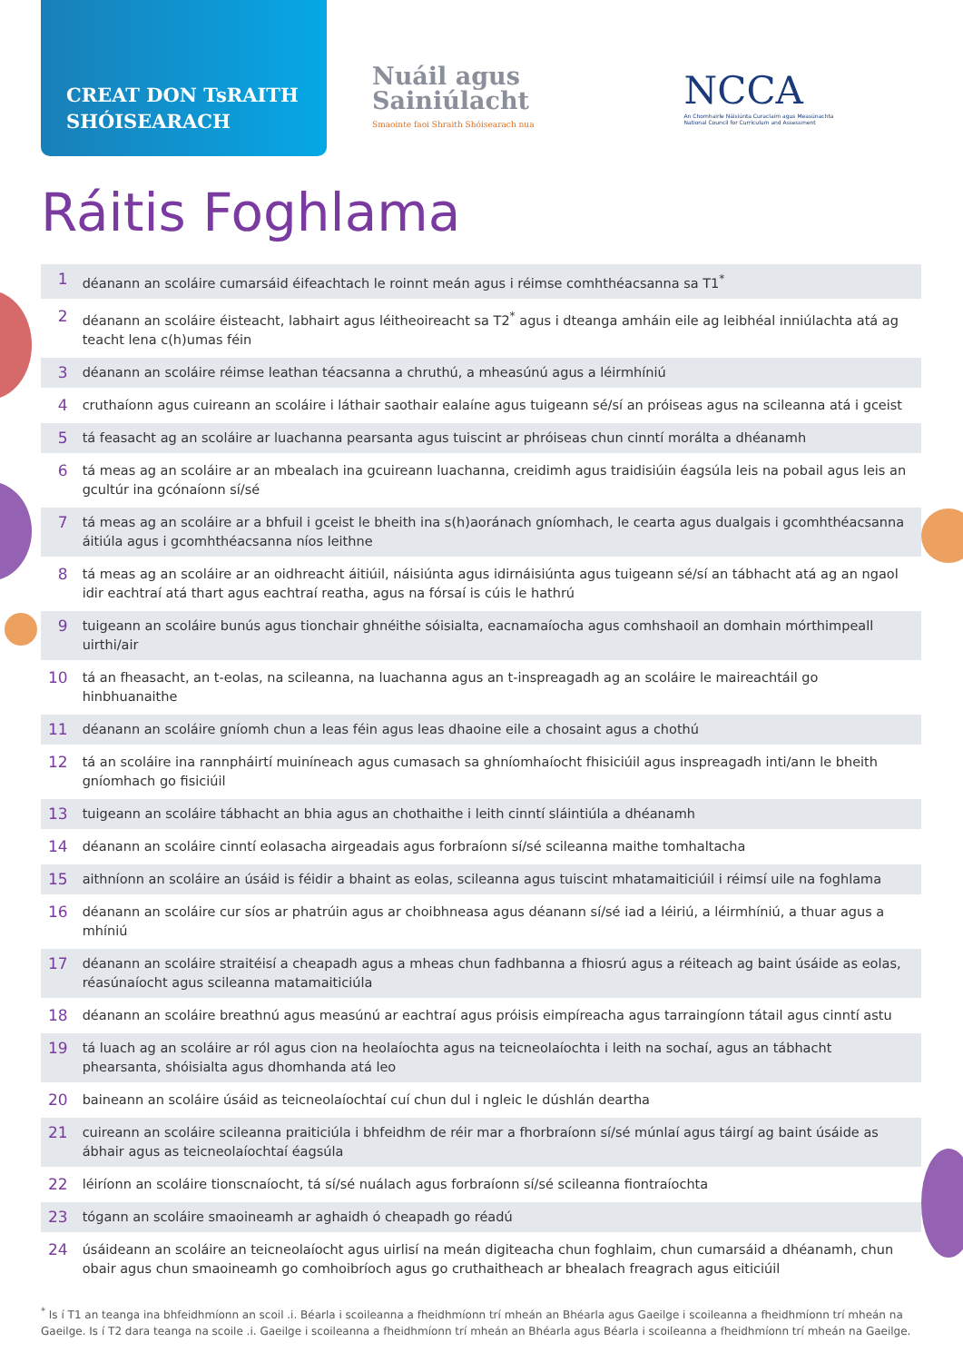CREAT DON TsRAITH
SHÓISEARACH
Nuáil agus
Sainiúlacht
Smaointe faoi Shraith Shóisearach nua
NCCA
An Chomhairle Náisiúnta Curaclaim agus Measúnachta
National Council for Curriculum and Assessment
Ráitis Foghlama
| 1 | déanann an scoláire cumarsáid éifeachtach le roinnt meán agus i réimse comhthéacsanna sa T1<sup>*</sup> |
| 2 | déanann an scoláire éisteacht, labhairt agus léitheoireacht sa T2<sup>*</sup> agus i dteanga amháin eile ag leibhéal inniúlachta atá ag teacht lena c(h)umas féin |
| 3 | déanann an scoláire réimse leathan téacsanna a chruthú, a mheasúnú agus a léirmhíniú |
| 4 | cruthaíonn agus cuireann an scoláire i láthair saothair ealaíne agus tuigeann sé/sí an próiseas agus na scileanna atá i gceist |
| 5 | tá feasacht ag an scoláire ar luachanna pearsanta agus tuiscint ar phróiseas chun cinntí morálta a dhéanamh |
| 6 | tá meas ag an scoláire ar an mbealach ina gcuireann luachanna, creidimh agus traidisiúin éagsúla leis na pobail agus leis an gcultúr ina gcónaíonn sí/sé |
| 7 | tá meas ag an scoláire ar a bhfuil i gceist le bheith ina s(h)aoránach gníomhach, le cearta agus dualgais i gcomhthéacsanna áitiúla agus i gcomhthéacsanna níos leithne |
| 8 | tá meas ag an scoláire ar an oidhreacht áitiúil, náisiúnta agus idirnáisiúnta agus tuigeann sé/sí an tábhacht atá ag an ngaol idir eachtraí atá thart agus eachtraí reatha, agus na fórsaí is cúis le hathrú |
| 9 | tuigeann an scoláire bunús agus tionchair ghnéithe sóisialta, eacnamaíocha agus comhshaoil an domhain mórthimpeall uirthi/air |
| 10 | tá an fheasacht, an t-eolas, na scileanna, na luachanna agus an t-inspreagadh ag an scoláire le maireachtáil go hinbhuanaithe |
| 11 | déanann an scoláire gníomh chun a leas féin agus leas dhaoine eile a chosaint agus a chothú |
| 12 | tá an scoláire ina rannpháirtí muiníneach agus cumasach sa ghníomhaíocht fhisiciúil agus inspreagadh inti/ann le bheith gníomhach go fisiciúil |
| 13 | tuigeann an scoláire tábhacht an bhia agus an chothaithe i leith cinntí sláintiúla a dhéanamh |
| 14 | déanann an scoláire cinntí eolasacha airgeadais agus forbraíonn sí/sé scileanna maithe tomhaltacha |
| 15 | aithníonn an scoláire an úsáid is féidir a bhaint as eolas, scileanna agus tuiscint mhatamaiticiúil i réimsí uile na foghlama |
| 16 | déanann an scoláire cur síos ar phatrúin agus ar choibhneasa agus déanann sí/sé iad a léiriú, a léirmhíniú, a thuar agus a mhíniú |
| 17 | déanann an scoláire straitéisí a cheapadh agus a mheas chun fadhbanna a fhiosrú agus a réiteach ag baint úsáide as eolas, réasúnaíocht agus scileanna matamaiticiúla |
| 18 | déanann an scoláire breathnú agus measúnú ar eachtraí agus próisis eimpíreacha agus tarraingíonn tátail agus cinntí astu |
| 19 | tá luach ag an scoláire ar ról agus cion na heolaíochta agus na teicneolaíochta i leith na sochaí, agus an tábhacht phearsanta, shóisialta agus dhomhanda atá leo |
| 20 | baineann an scoláire úsáid as teicneolaíochtaí cuí chun dul i ngleic le dúshlán deartha |
| 21 | cuireann an scoláire scileanna praiticiúla i bhfeidhm de réir mar a fhorbraíonn sí/sé múnlaí agus táirgí ag baint úsáide as ábhair agus as teicneolaíochtaí éagsúla |
| 22 | léiríonn an scoláire tionscnaíocht, tá sí/sé nuálach agus forbraíonn sí/sé scileanna fiontraíochta |
| 23 | tógann an scoláire smaoineamh ar aghaidh ó cheapadh go réadú |
| 24 | úsáideann an scoláire an teicneolaíocht agus uirlisí na meán digiteacha chun foghlaim, chun cumarsáid a dhéanamh, chun obair agus chun smaoineamh go comhoibríoch agus go cruthaitheach ar bhealach freagrach agus eiticiúil |
<sup>*</sup> Is í T1 an teanga ina bhfeidhmíonn an scoil .i. Béarla i scoileanna a fheidhmíonn trí mheán an Bhéarla agus Gaeilge i scoileanna a fheidhmíonn trí mheán na Gaeilge. Is í T2 dara teanga na scoile .i. Gaeilge i scoileanna a fheidhmíonn trí mheán an Bhéarla agus Béarla i scoileanna a fheidhmíonn trí mheán na Gaeilge.